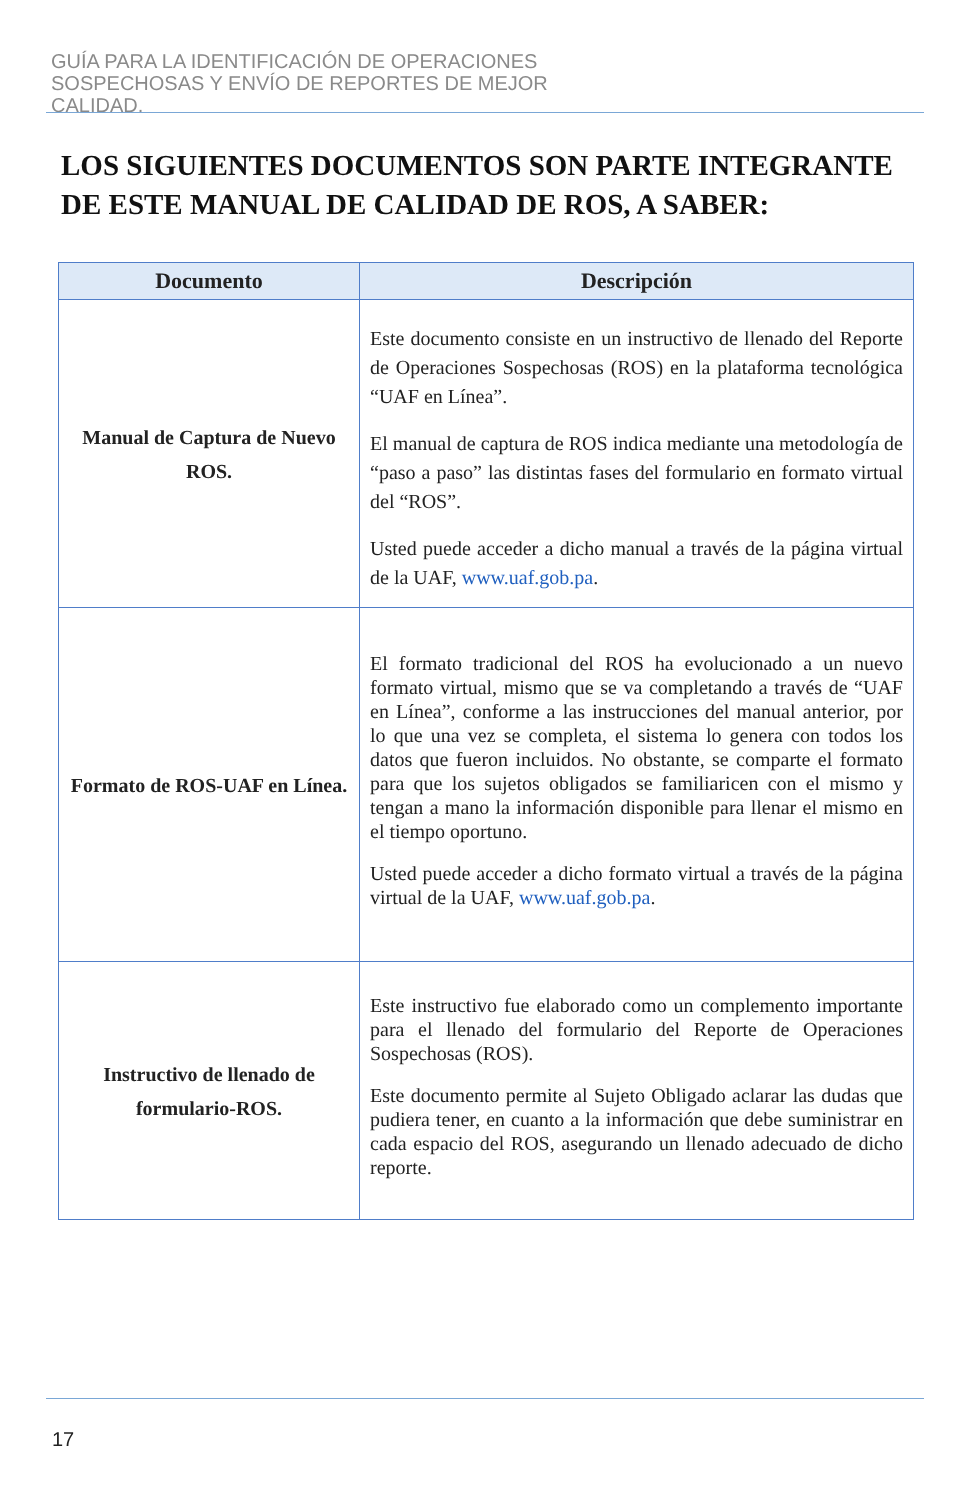GUÍA PARA LA IDENTIFICACIÓN DE OPERACIONES SOSPECHOSAS Y ENVÍO DE REPORTES DE MEJOR CALIDAD.
LOS SIGUIENTES DOCUMENTOS SON PARTE INTEGRANTE DE ESTE MANUAL DE CALIDAD DE ROS, A SABER:
| Documento | Descripción |
| --- | --- |
| Manual de Captura de Nuevo ROS. | Este documento consiste en un instructivo de llenado del Reporte de Operaciones Sospechosas (ROS) en la plataforma tecnológica “UAF en Línea”. El manual de captura de ROS indica mediante una metodología de “paso a paso” las distintas fases del formulario en formato virtual del “ROS”. Usted puede acceder a dicho manual a través de la página virtual de la UAF, www.uaf.gob.pa . |
| Formato de ROS-UAF en Línea. | El formato tradicional del ROS ha evolucionado a un nuevo formato virtual, mismo que se va completando a través de “UAF en Línea”, conforme a las instrucciones del manual anterior, por lo que una vez se completa, el sistema lo genera con todos los datos que fueron incluidos. No obstante, se comparte el formato para que los sujetos obligados se familiaricen con el mismo y tengan a mano la información disponible para llenar el mismo en el tiempo oportuno. Usted puede acceder a dicho formato virtual a través de la página virtual de la UAF, www.uaf.gob.pa . |
| Instructivo de llenado de formulario-ROS. | Este instructivo fue elaborado como un complemento importante para el llenado del formulario del Reporte de Operaciones Sospechosas (ROS). Este documento permite al Sujeto Obligado aclarar las dudas que pudiera tener, en cuanto a la información que debe suministrar en cada espacio del ROS, asegurando un llenado adecuado de dicho reporte. |
17